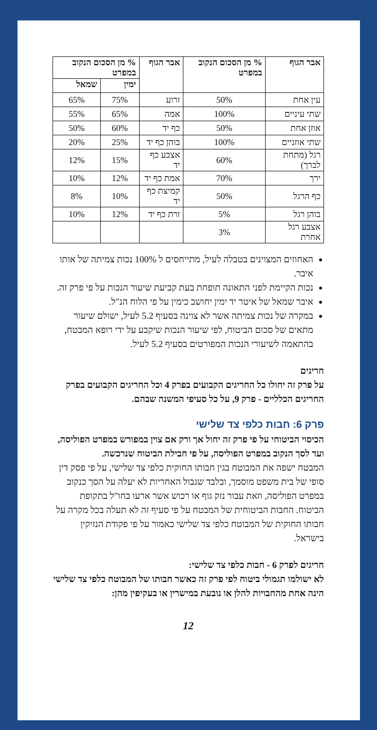| אבר הגוף | % מן הסכום הנקוב במפרט | אבר הגוף | % מן הסכום הנקוב במפרט | |
| --- | --- | --- | --- | --- |
| | | | ימין | שמאל |
| עין אחת | 50% | זרוע | 75% | 65% |
| שתי עיניים | 100% | אמה | 65% | 55% |
| אוזן אחת | 50% | כף יד | 60% | 50% |
| שתי אוזניים | 100% | בוהן כף יד | 25% | 20% |
| רגל (מתחת לברך) | 60% | אצבע כף יד | 15% | 12% |
| ירך | 70% | אמת כף יד | 12% | 10% |
| כף הרגל | 50% | קמיצת כף יד | 10% | 8% |
| בוהן רגל | 5% | זרת כף יד | 12% | 10% |
| אצבע רגל אחרת | 3% | | | |
האחוזים המצוינים בטבלה לעיל, מתייחסים ל 100% נכות צמיתה של אותו איבר.
נכות הקיימת לפני התאונה תופחת בעת קביעת שיעור הנכות על פי פרק זה.
איבר שמאל של איטר יד ימין יחושב כימין על פי הלוח הנ"ל.
במקרה של נכות צמיתה אשר לא צוינה בסעיף 5.2 לעיל, ישולם שיעור מתאים של סכום הביטוח, לפי שיעור הנכות שיקבע על ידי רופא המבטח, בהתאמה לשיעורי הנכות המפורטים בסעיף 5.2 לעיל.
חריגים
על פרק זה יחולו כל החריגים הקבועים בפרק 4 וכל החריגים הקבועים בפרק החריגים הכלליים - פרק 9, על כל סעיפי המשנה שבהם.
פרק 6: חבות כלפי צד שלישי
הכיסוי הביטוחי על פי פרק זה יחול אך ורק אם צוין במפורש במפרט הפוליסה, ועד לסך הנקוב במפרט הפוליסה, על פי חבילת הביטוח שנרכשה.
המבטח ישפה את המבוטח בגין חבותו החוקית כלפי צד שלישי, על פי פסק דין סופי של בית משפט מוסמך, ובלבד שגבול האחריות לא יעלה על הסך כנקוב במפרט הפוליסה, וזאת עבור נזק גוף או רכוש אשר ארעו בחו"ל בתקופת הביטוח. החבות הביטוחית של המבטח על פי סעיף זה לא תעלה בכל מקרה על חבותו החוקית של המבוטח כלפי צד שלישי כאמור על פי פקודת הנזיקין בישראל.
חריגים לפרק 6 - חבות כלפי צד שלישי:
לא ישולמו תגמולי ביטוח לפי פרק זה כאשר חבותו של המבוטח כלפי צד שלישי הינה אחת מהחבויות להלן או נובעת במישרין או בעקיפין מהן:
12